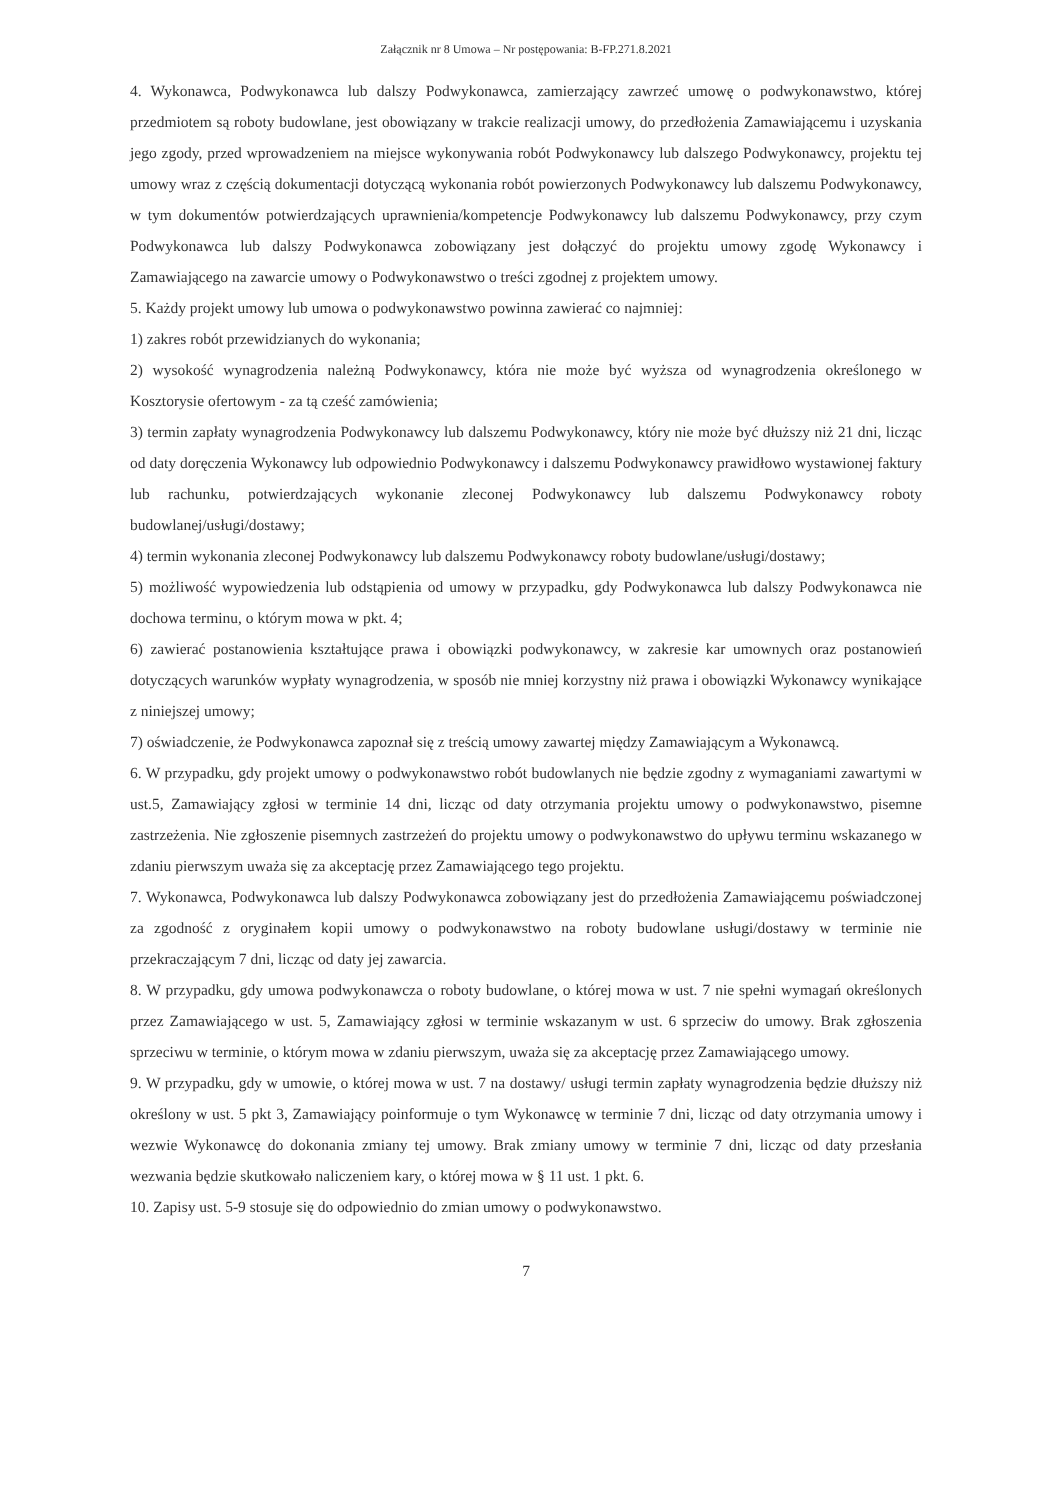Załącznik nr 8 Umowa – Nr postępowania: B-FP.271.8.2021
4. Wykonawca, Podwykonawca lub dalszy Podwykonawca, zamierzający zawrzeć umowę o podwykonawstwo, której przedmiotem są roboty budowlane, jest obowiązany w trakcie realizacji umowy, do przedłożenia Zamawiającemu i uzyskania jego zgody, przed wprowadzeniem na miejsce wykonywania robót Podwykonawcy lub dalszego Podwykonawcy, projektu tej umowy wraz z częścią dokumentacji dotyczącą wykonania robót powierzonych Podwykonawcy lub dalszemu Podwykonawcy, w tym dokumentów potwierdzających uprawnienia/kompetencje Podwykonawcy lub dalszemu Podwykonawcy, przy czym Podwykonawca lub dalszy Podwykonawca zobowiązany jest dołączyć do projektu umowy zgodę Wykonawcy i Zamawiającego na zawarcie umowy o Podwykonawstwo o treści zgodnej z projektem umowy.
5. Każdy projekt umowy lub umowa o podwykonawstwo powinna zawierać co najmniej:
1) zakres robót przewidzianych do wykonania;
2) wysokość wynagrodzenia należną Podwykonawcy, która nie może być wyższa od wynagrodzenia określonego w Kosztorysie ofertowym - za tą cześć zamówienia;
3) termin zapłaty wynagrodzenia Podwykonawcy lub dalszemu Podwykonawcy, który nie może być dłuższy niż 21 dni, licząc od daty doręczenia Wykonawcy lub odpowiednio Podwykonawcy i dalszemu Podwykonawcy prawidłowo wystawionej faktury lub rachunku, potwierdzających wykonanie zleconej Podwykonawcy lub dalszemu Podwykonawcy roboty budowlanej/usługi/dostawy;
4) termin wykonania zleconej Podwykonawcy lub dalszemu Podwykonawcy roboty budowlane/usługi/dostawy;
5) możliwość wypowiedzenia lub odstąpienia od umowy w przypadku, gdy Podwykonawca lub dalszy Podwykonawca nie dochowa terminu, o którym mowa w pkt. 4;
6) zawierać postanowienia kształtujące prawa i obowiązki podwykonawcy, w zakresie kar umownych oraz postanowień dotyczących warunków wypłaty wynagrodzenia, w sposób nie mniej korzystny niż prawa i obowiązki Wykonawcy wynikające z niniejszej umowy;
7) oświadczenie, że Podwykonawca zapoznał się z treścią umowy zawartej między Zamawiającym a Wykonawcą.
6. W przypadku, gdy projekt umowy o podwykonawstwo robót budowlanych nie będzie zgodny z wymaganiami zawartymi w ust.5, Zamawiający zgłosi w terminie 14 dni, licząc od daty otrzymania projektu umowy o podwykonawstwo, pisemne zastrzeżenia. Nie zgłoszenie pisemnych zastrzeżeń do projektu umowy o podwykonawstwo do upływu terminu wskazanego w zdaniu pierwszym uważa się za akceptację przez Zamawiającego tego projektu.
7. Wykonawca, Podwykonawca lub dalszy Podwykonawca zobowiązany jest do przedłożenia Zamawiającemu poświadczonej za zgodność z oryginałem kopii umowy o podwykonawstwo na roboty budowlane usługi/dostawy w terminie nie przekraczającym 7 dni, licząc od daty jej zawarcia.
8. W przypadku, gdy umowa podwykonawcza o roboty budowlane, o której mowa w ust. 7 nie spełni wymagań określonych przez Zamawiającego w ust. 5, Zamawiający zgłosi w terminie wskazanym w ust. 6 sprzeciw do umowy. Brak zgłoszenia sprzeciwu w terminie, o którym mowa w zdaniu pierwszym, uważa się za akceptację przez Zamawiającego umowy.
9. W przypadku, gdy w umowie, o której mowa w ust. 7 na dostawy/ usługi termin zapłaty wynagrodzenia będzie dłuższy niż określony w ust. 5 pkt 3, Zamawiający poinformuje o tym Wykonawcę w terminie 7 dni, licząc od daty otrzymania umowy i wezwie Wykonawcę do dokonania zmiany tej umowy. Brak zmiany umowy w terminie 7 dni, licząc od daty przesłania wezwania będzie skutkowało naliczeniem kary, o której mowa w § 11 ust. 1 pkt. 6.
10. Zapisy ust. 5-9 stosuje się do odpowiednio do zmian umowy o podwykonawstwo.
7